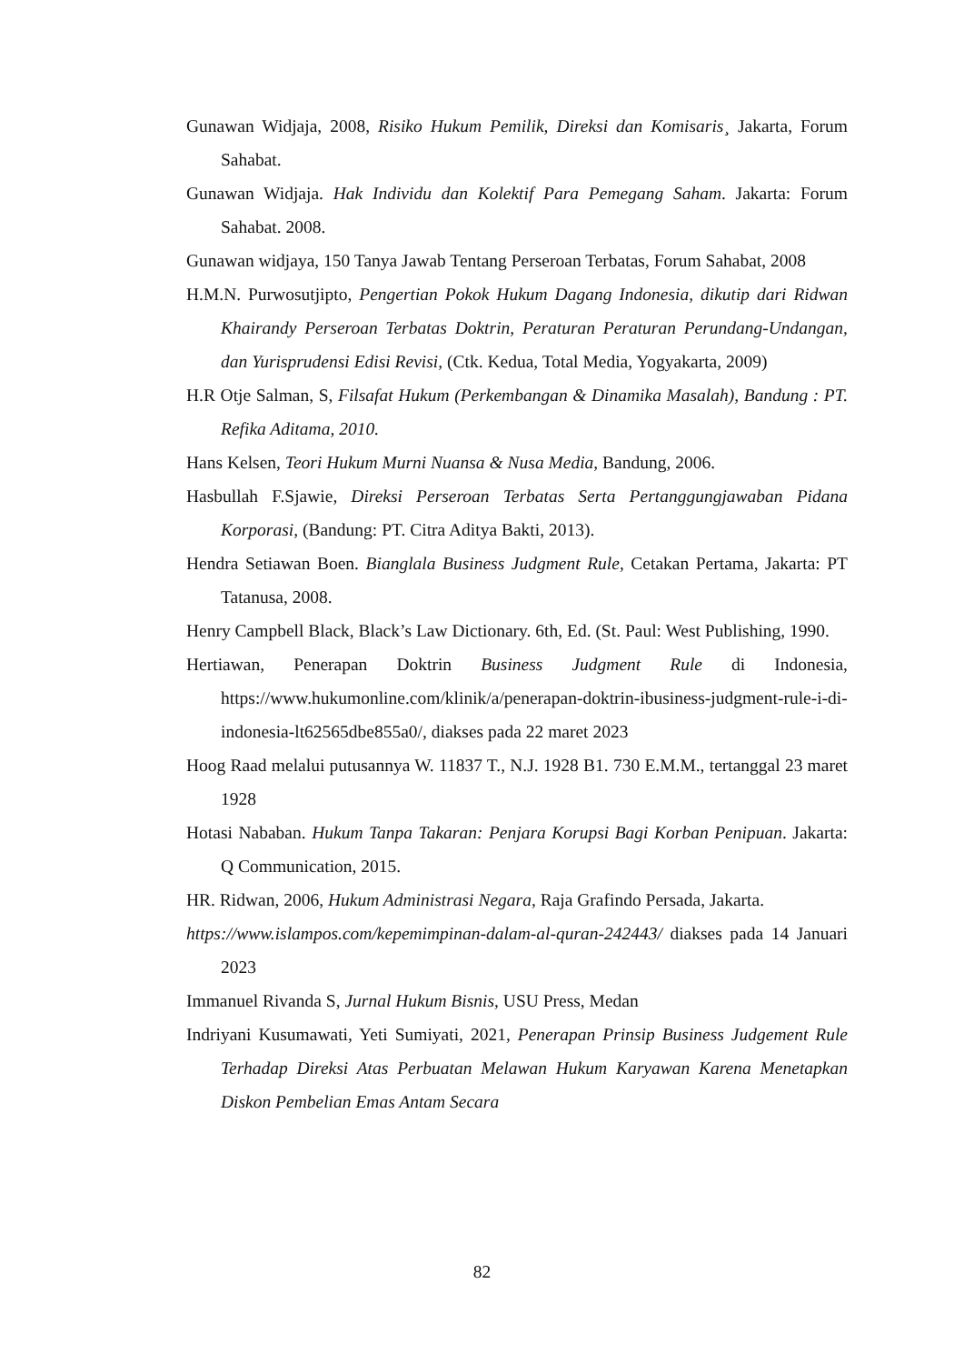Gunawan Widjaja, 2008, Risiko Hukum Pemilik, Direksi dan Komisaris¸ Jakarta, Forum Sahabat.
Gunawan Widjaja. Hak Individu dan Kolektif Para Pemegang Saham. Jakarta: Forum Sahabat. 2008.
Gunawan widjaya, 150 Tanya Jawab Tentang Perseroan Terbatas, Forum Sahabat, 2008
H.M.N. Purwosutjipto, Pengertian Pokok Hukum Dagang Indonesia, dikutip dari Ridwan Khairandy Perseroan Terbatas Doktrin, Peraturan Peraturan Perundang-Undangan, dan Yurisprudensi Edisi Revisi, (Ctk. Kedua, Total Media, Yogyakarta, 2009)
H.R Otje Salman, S, Filsafat Hukum (Perkembangan & Dinamika Masalah), Bandung : PT. Refika Aditama, 2010.
Hans Kelsen, Teori Hukum Murni Nuansa & Nusa Media, Bandung, 2006.
Hasbullah F.Sjawie, Direksi Perseroan Terbatas Serta Pertanggungjawaban Pidana Korporasi, (Bandung: PT. Citra Aditya Bakti, 2013).
Hendra Setiawan Boen. Bianglala Business Judgment Rule, Cetakan Pertama, Jakarta: PT Tatanusa, 2008.
Henry Campbell Black, Black’s Law Dictionary. 6th, Ed. (St. Paul: West Publishing, 1990.
Hertiawan, Penerapan Doktrin Business Judgment Rule di Indonesia, https://www.hukumonline.com/klinik/a/penerapan-doktrin-ibusiness-judgment-rule-i-di-indonesia-lt62565dbe855a0/, diakses pada 22 maret 2023
Hoog Raad melalui putusannya W. 11837 T., N.J. 1928 B1. 730 E.M.M., tertanggal 23 maret 1928
Hotasi Nababan. Hukum Tanpa Takaran: Penjara Korupsi Bagi Korban Penipuan. Jakarta: Q Communication, 2015.
HR. Ridwan, 2006, Hukum Administrasi Negara, Raja Grafindo Persada, Jakarta.
https://www.islampos.com/kepemimpinan-dalam-al-quran-242443/ diakses pada 14 Januari 2023
Immanuel Rivanda S, Jurnal Hukum Bisnis, USU Press, Medan
Indriyani Kusumawati, Yeti Sumiyati, 2021, Penerapan Prinsip Business Judgement Rule Terhadap Direksi Atas Perbuatan Melawan Hukum Karyawan Karena Menetapkan Diskon Pembelian Emas Antam Secara
82